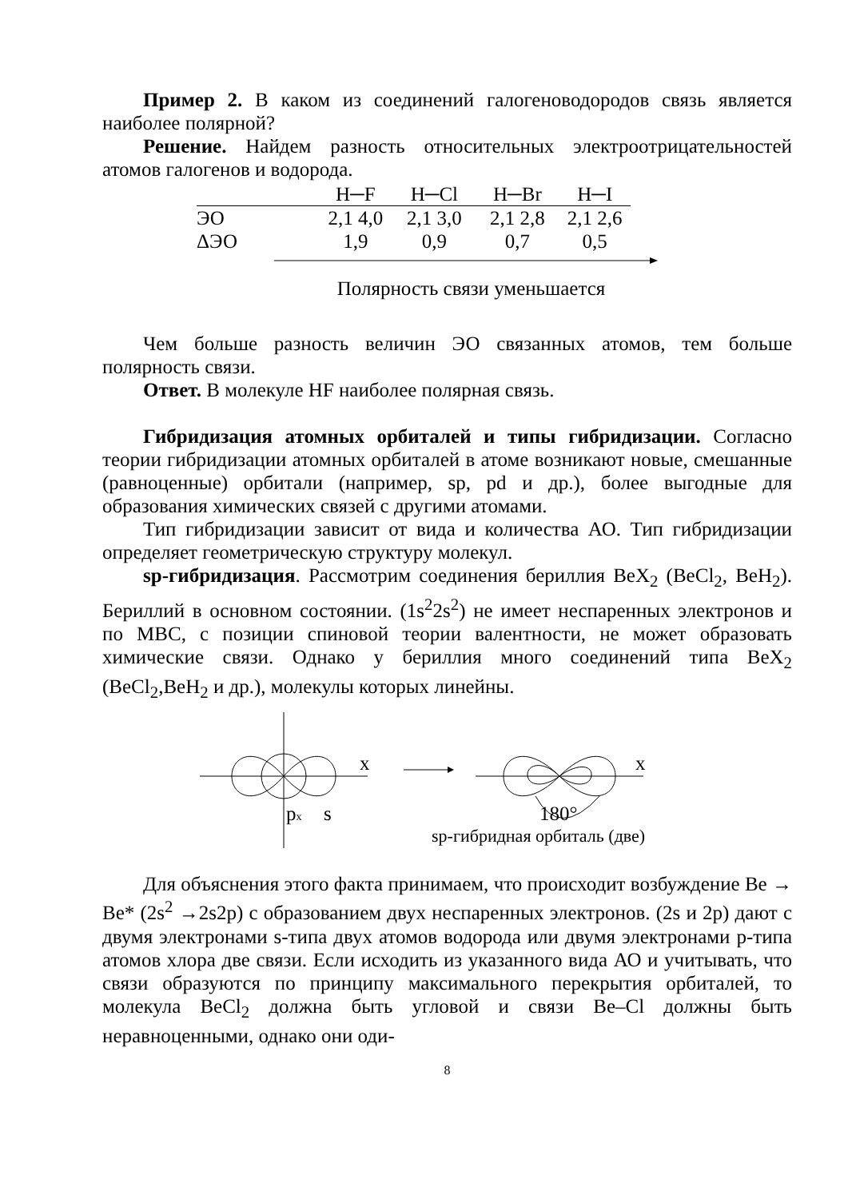Пример 2. В каком из соединений галогеноводородов связь является наиболее полярной?
Решение. Найдем разность относительных электроотрицательностей атомов галогенов и водорода.
| | H─F | H─Cl | H─Br | H─I |
| --- | --- | --- | --- | --- |
| ЭО | 2,1 4,0 | 2,1 3,0 | 2,1 2,8 | 2,1 2,6 |
| ΔЭО | 1,9 | 0,9 | 0,7 | 0,5 |
Полярность связи уменьшается
Чем больше разность величин ЭО связанных атомов, тем больше полярность связи.
Ответ. В молекуле HF наиболее полярная связь.
Гибридизация атомных орбиталей и типы гибридизации. Согласно теории гибридизации атомных орбиталей в атоме возникают новые, смешанные (равноценные) орбитали (например, sp, pd и др.), более выгодные для образования химических связей с другими атомами.
Тип гибридизации зависит от вида и количества АО. Тип гибридизации определяет геометрическую структуру молекул.
sp-гибридизация. Рассмотрим соединения бериллия BeX<sub>2</sub> (BeCl<sub>2</sub>, BeH<sub>2</sub>). Бериллий в основном состоянии. (1s<sup>2</sup>2s<sup>2</sup>) не имеет неспаренных электронов и по МВС, с позиции спиновой теории валентности, не может образовать химические связи. Однако у бериллия много соединений типа BeX<sub>2</sub> (BeCl<sub>2</sub>,BeH<sub>2</sub> и др.), молекулы которых линейны.
x
px
s
x
180°
sp-гибридная орбиталь (две)
Для объяснения этого факта принимаем, что происходит возбуждение Be → Be* (2s<sup>2</sup> →2s2p) с образованием двух неспаренных электронов. (2s и 2p) дают с двумя электронами s-типа двух атомов водорода или двумя электронами p-типа атомов хлора две связи. Если исходить из указанного вида АО и учитывать, что связи образуются по принципу максимального перекрытия орбиталей, то молекула BeCl<sub>2</sub> должна быть угловой и связи Be–Cl должны быть неравноценными, однако они оди-
8